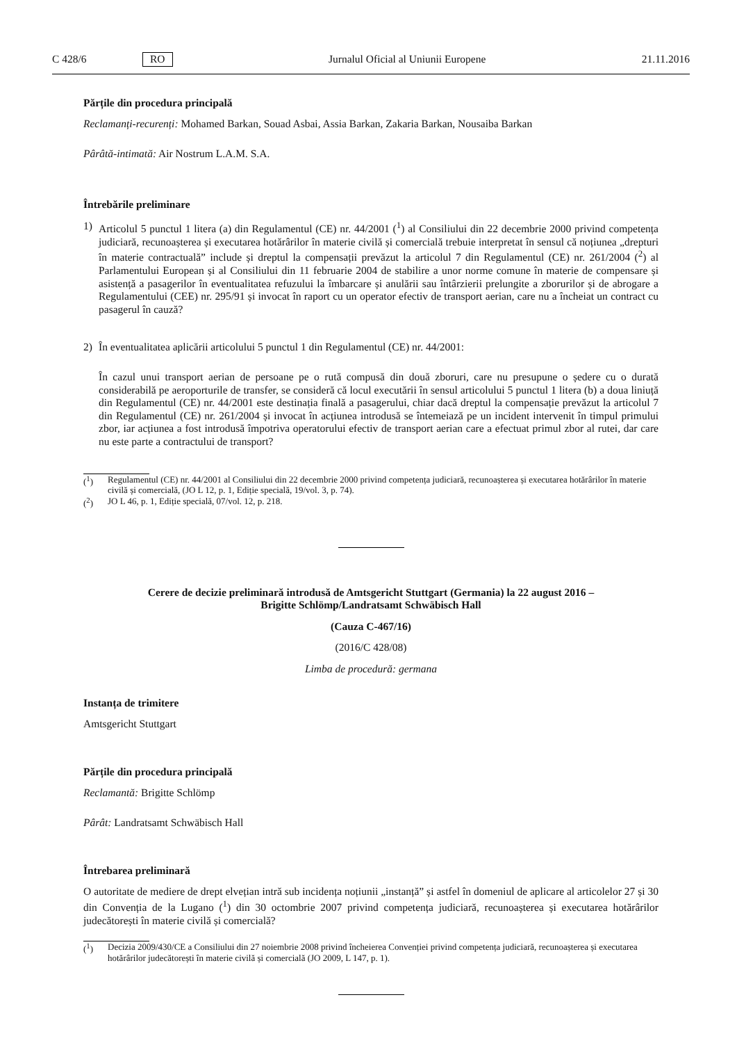C 428/6 RO Jurnalul Oficial al Uniunii Europene 21.11.2016
Părțile din procedura principală
Reclamanți-recurenți: Mohamed Barkan, Souad Asbai, Assia Barkan, Zakaria Barkan, Nousaiba Barkan
Pârâtă-intimată: Air Nostrum L.A.M. S.A.
Întrebările preliminare
1) Articolul 5 punctul 1 litera (a) din Regulamentul (CE) nr. 44/2001 (<sup>1</sup>) al Consiliului din 22 decembrie 2000 privind competența judiciară, recunoașterea și executarea hotărârilor în materie civilă și comercială trebuie interpretat în sensul că noțiunea „drepturi în materie contractuală” include și dreptul la compensații prevăzut la articolul 7 din Regulamentul (CE) nr. 261/2004 (<sup>2</sup>) al Parlamentului European și al Consiliului din 11 februarie 2004 de stabilire a unor norme comune în materie de compensare și asistență a pasagerilor în eventualitatea refuzului la îmbarcare și anulării sau întârzierii prelungite a zborurilor și de abrogare a Regulamentului (CEE) nr. 295/91 și invocat în raport cu un operator efectiv de transport aerian, care nu a încheiat un contract cu pasagerul în cauză?
2) În eventualitatea aplicării articolului 5 punctul 1 din Regulamentul (CE) nr. 44/2001:
În cazul unui transport aerian de persoane pe o rută compusă din două zboruri, care nu presupune o ședere cu o durată considerabilă pe aeroporturile de transfer, se consideră că locul executării în sensul articolului 5 punctul 1 litera (b) a doua liniuță din Regulamentul (CE) nr. 44/2001 este destinația finală a pasagerului, chiar dacă dreptul la compensație prevăzut la articolul 7 din Regulamentul (CE) nr. 261/2004 și invocat în acțiunea introdusă se întemeiază pe un incident intervenit în timpul primului zbor, iar acțiunea a fost introdusă împotriva operatorului efectiv de transport aerian care a efectuat primul zbor al rutei, dar care nu este parte a contractului de transport?
(<sup>1</sup>) Regulamentul (CE) nr. 44/2001 al Consiliului din 22 decembrie 2000 privind competența judiciară, recunoașterea și executarea hotărârilor în materie civilă și comercială, (JO L 12, p. 1, Ediție specială, 19/vol. 3, p. 74).
(<sup>2</sup>) JO L 46, p. 1, Ediție specială, 07/vol. 12, p. 218.
Cerere de decizie preliminară introdusă de Amtsgericht Stuttgart (Germania) la 22 august 2016 –
Brigitte Schlömp/Landratsamt Schwäbisch Hall
(Cauza C-467/16)
(2016/C 428/08)
Limba de procedură: germana
Instanța de trimitere
Amtsgericht Stuttgart
Părțile din procedura principală
Reclamantă: Brigitte Schlömp
Pârât: Landratsamt Schwäbisch Hall
Întrebarea preliminară
O autoritate de mediere de drept elvețian intră sub incidența noțiunii „instanță” și astfel în domeniul de aplicare al articolelor 27 și 30 din Convenția de la Lugano (<sup>1</sup>) din 30 octombrie 2007 privind competența judiciară, recunoașterea și executarea hotărârilor judecătorești în materie civilă și comercială?
(<sup>1</sup>) Decizia 2009/430/CE a Consiliului din 27 noiembrie 2008 privind încheierea Convenției privind competența judiciară, recunoașterea și executarea hotărârilor judecătorești în materie civilă și comercială (JO 2009, L 147, p. 1).